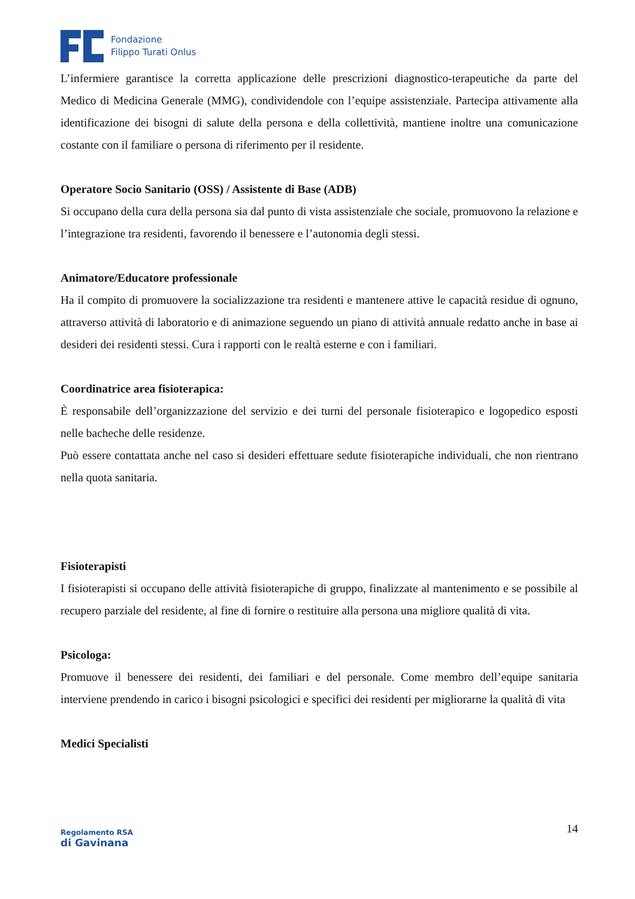Fondazione
Filippo Turati Onlus
L’infermiere garantisce la corretta applicazione delle prescrizioni diagnostico-terapeutiche da parte del Medico di Medicina Generale (MMG), condividendole con l’equipe assistenziale. Partecipa attivamente alla identificazione dei bisogni di salute della persona e della collettività, mantiene inoltre una comunicazione costante con il familiare o persona di riferimento per il residente.
Operatore Socio Sanitario (OSS) / Assistente di Base (ADB)
Si occupano della cura della persona sia dal punto di vista assistenziale che sociale, promuovono la relazione e l’integrazione tra residenti, favorendo il benessere e l’autonomia degli stessi.
Animatore/Educatore professionale
Ha il compito di promuovere la socializzazione tra residenti e mantenere attive le capacità residue di ognuno, attraverso attività di laboratorio e di animazione seguendo un piano di attività annuale redatto anche in base ai desideri dei residenti stessi. Cura i rapporti con le realtà esterne e con i familiari.
Coordinatrice area fisioterapica:
È responsabile dell’organizzazione del servizio e dei turni del personale fisioterapico e logopedico esposti nelle bacheche delle residenze.
Può essere contattata anche nel caso si desideri effettuare sedute fisioterapiche individuali, che non rientrano nella quota sanitaria.
Fisioterapisti
I fisioterapisti si occupano delle attività fisioterapiche di gruppo, finalizzate al mantenimento e se possibile al recupero parziale del residente, al fine di fornire o restituire alla persona una migliore qualità di vita.
Psicologa:
Promuove il benessere dei residenti, dei familiari e del personale. Come membro dell’equipe sanitaria interviene prendendo in carico i bisogni psicologici e specifici dei residenti per migliorarne la qualità di vita
Medici Specialisti
Regolamento RSA
di Gavinana
14